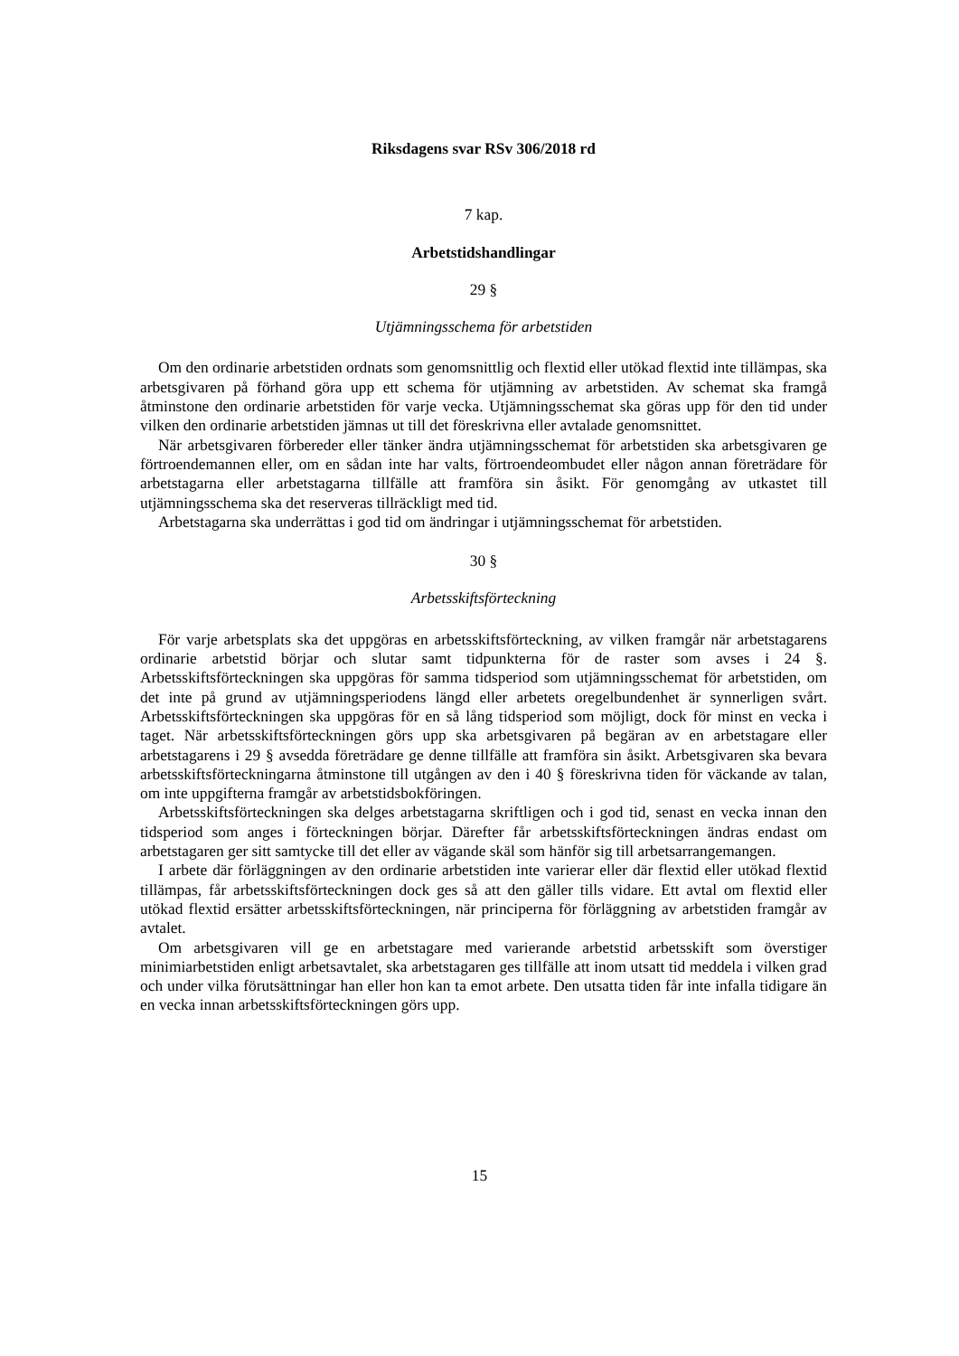Riksdagens svar RSv 306/2018 rd
7 kap.
Arbetstidshandlingar
29 §
Utjämningsschema för arbetstiden
Om den ordinarie arbetstiden ordnats som genomsnittlig och flextid eller utökad flextid inte tillämpas, ska arbetsgivaren på förhand göra upp ett schema för utjämning av arbetstiden. Av schemat ska framgå åtminstone den ordinarie arbetstiden för varje vecka. Utjämningsschemat ska göras upp för den tid under vilken den ordinarie arbetstiden jämnas ut till det föreskrivna eller avtalade genomsnittet.
När arbetsgivaren förbereder eller tänker ändra utjämningsschemat för arbetstiden ska arbetsgivaren ge förtroendemannen eller, om en sådan inte har valts, förtroendeombudet eller någon annan företrädare för arbetstagarna eller arbetstagarna tillfälle att framföra sin åsikt. För genomgång av utkastet till utjämningsschema ska det reserveras tillräckligt med tid.
Arbetstagarna ska underrättas i god tid om ändringar i utjämningsschemat för arbetstiden.
30 §
Arbetsskiftsförteckning
För varje arbetsplats ska det uppgöras en arbetsskiftsförteckning, av vilken framgår när arbetstagarens ordinarie arbetstid börjar och slutar samt tidpunkterna för de raster som avses i 24 §. Arbetsskiftsförteckningen ska uppgöras för samma tidsperiod som utjämningsschemat för arbetstiden, om det inte på grund av utjämningsperiodens längd eller arbetets oregelbundenhet är synnerligen svårt. Arbetsskiftsförteckningen ska uppgöras för en så lång tidsperiod som möjligt, dock för minst en vecka i taget. När arbetsskiftsförteckningen görs upp ska arbetsgivaren på begäran av en arbetstagare eller arbetstagarens i 29 § avsedda företrädare ge denne tillfälle att framföra sin åsikt. Arbetsgivaren ska bevara arbetsskiftsförteckningarna åtminstone till utgången av den i 40 § föreskrivna tiden för väckande av talan, om inte uppgifterna framgår av arbetstidsbokföringen.
Arbetsskiftsförteckningen ska delges arbetstagarna skriftligen och i god tid, senast en vecka innan den tidsperiod som anges i förteckningen börjar. Därefter får arbetsskiftsförteckningen ändras endast om arbetstagaren ger sitt samtycke till det eller av vägande skäl som hänför sig till arbetsarrangemangen.
I arbete där förläggningen av den ordinarie arbetstiden inte varierar eller där flextid eller utökad flextid tillämpas, får arbetsskiftsförteckningen dock ges så att den gäller tills vidare. Ett avtal om flextid eller utökad flextid ersätter arbetsskiftsförteckningen, när principerna för förläggning av arbetstiden framgår av avtalet.
Om arbetsgivaren vill ge en arbetstagare med varierande arbetstid arbetsskift som överstiger minimiarbetstiden enligt arbetsavtalet, ska arbetstagaren ges tillfälle att inom utsatt tid meddela i vilken grad och under vilka förutsättningar han eller hon kan ta emot arbete. Den utsatta tiden får inte infalla tidigare än en vecka innan arbetsskiftsförteckningen görs upp.
15